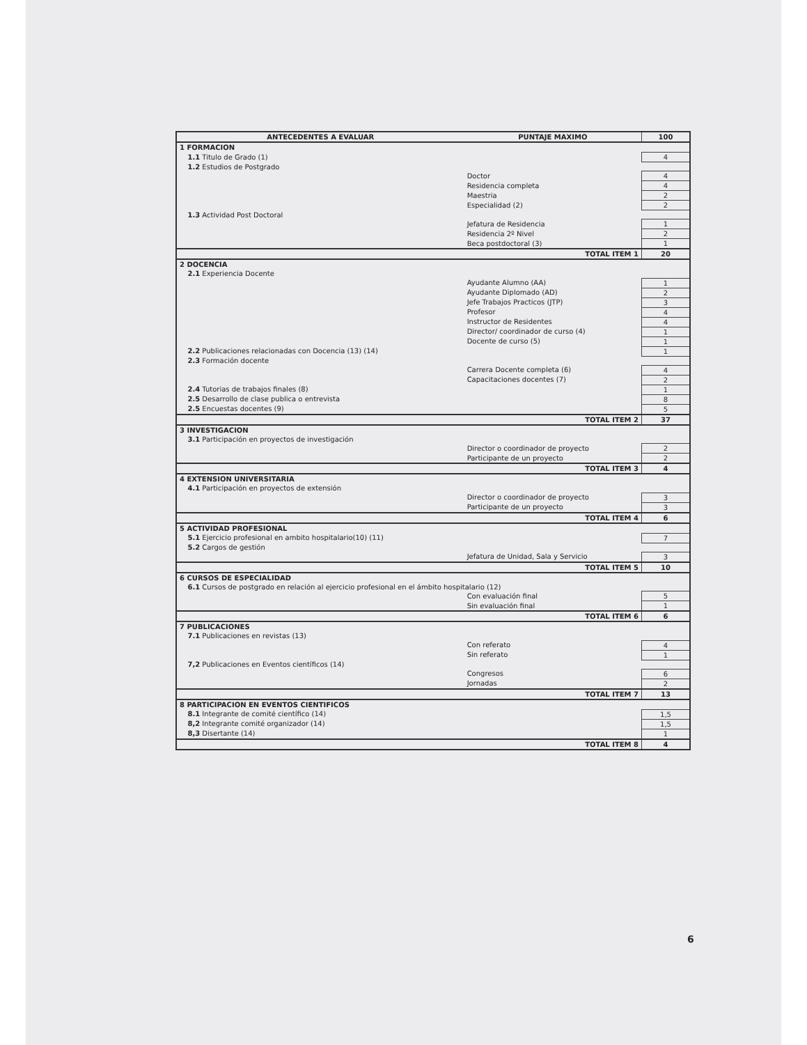| ANTECEDENTES A EVALUAR | | PUNTAJE MAXIMO | 100 |
| --- | --- | --- | --- |
| 1 FORMACION | | | |
| | 1.1 Titulo de Grado (1) | | 4 |
| | 1.2 Estudios de Postgrado | | |
| | | Doctor | 4 |
| | | Residencia completa | 4 |
| | | Maestria | 2 |
| | | Especialidad (2) | 2 |
| | 1.3 Actividad Post Doctoral | | |
| | | Jefatura de Residencia | 1 |
| | | Residencia 2º Nivel | 2 |
| | | Beca postdoctoral (3) | 1 |
| TOTAL ITEM 1 | | | 20 |
| 2 DOCENCIA | | | |
| | 2.1 Experiencia Docente | | |
| | | Ayudante Alumno (AA) | 1 |
| | | Ayudante Diplomado (AD) | 2 |
| | | Jefe Trabajos Practicos (JTP) | 3 |
| | | Profesor | 4 |
| | | Instructor de Residentes | 4 |
| | | Director/ coordinador de curso (4) | 1 |
| | | Docente de curso (5) | 1 |
| | 2.2 Publicaciones relacionadas con Docencia (13) (14) | | 1 |
| | 2.3 Formación docente | | |
| | | Carrera Docente completa (6) | 4 |
| | | Capacitaciones docentes (7) | 2 |
| | 2.4 Tutorias de trabajos finales (8) | | 1 |
| | 2.5 Desarrollo de clase publica o entrevista | | 8 |
| | 2.5 Encuestas docentes (9) | | 5 |
| TOTAL ITEM 2 | | | 37 |
| 3 INVESTIGACION | | | |
| | 3.1 Participación en proyectos de investigación | | |
| | | Director o coordinador de proyecto | 2 |
| | | Participante de un proyecto | 2 |
| TOTAL ITEM 3 | | | 4 |
| 4 EXTENSION UNIVERSITARIA | | | |
| | 4.1 Participación en proyectos de extensión | | |
| | | Director o coordinador de proyecto | 3 |
| | | Participante de un proyecto | 3 |
| TOTAL ITEM 4 | | | 6 |
| 5 ACTIVIDAD PROFESIONAL | | | |
| | 5.1 Ejercicio profesional en ambito hospitalario(10) (11) | | 7 |
| | 5.2 Cargos de gestión | | |
| | | Jefatura de Unidad, Sala y Servicio | 3 |
| TOTAL ITEM 5 | | | 10 |
| 6 CURSOS DE ESPECIALIDAD | | | |
| | 6.1 Cursos de postgrado en relación al ejercicio profesional en el ámbito hospitalario (12) | | |
| | | Con evaluación final | 5 |
| | | Sin evaluación final | 1 |
| TOTAL ITEM 6 | | | 6 |
| 7 PUBLICACIONES | | | |
| | 7.1 Publicaciones en revistas (13) | | |
| | | Con referato | 4 |
| | | Sin referato | 1 |
| | 7,2 Publicaciones en Eventos científicos (14) | | |
| | | Congresos | 6 |
| | | Jornadas | 2 |
| TOTAL ITEM 7 | | | 13 |
| 8 PARTICIPACION EN EVENTOS CIENTIFICOS | | | |
| | 8.1 Integrante de comité científico (14) | | 1,5 |
| | 8,2 Integrante comité organizador (14) | | 1,5 |
| | 8,3 Disertante (14) | | 1 |
| TOTAL ITEM 8 | | | 4 |
6